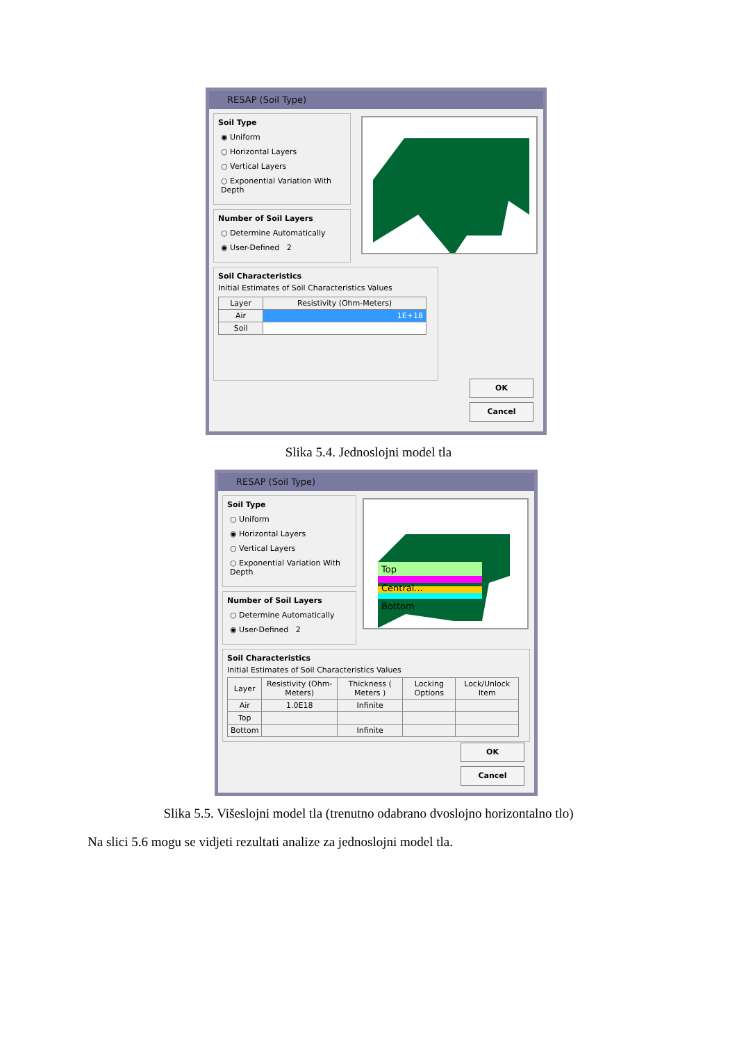RESAP (Soil Type)
Soil Type
◉ Uniform
○ Horizontal Layers
○ Vertical Layers
○ Exponential Variation With Depth
Number of Soil Layers
○ Determine Automatically
◉ User-Defined 2
Soil Characteristics
Initial Estimates of Soil Characteristics Values
| Layer | Resistivity (Ohm-Meters) |
| --- | --- |
| Air | 1E+18 |
| Soil | |
OK
Cancel
Slika 5.4. Jednoslojni model tla
RESAP (Soil Type)
Top
Central...
Bottom
Soil Type
○ Uniform
◉ Horizontal Layers
○ Vertical Layers
○ Exponential Variation With Depth
Number of Soil Layers
○ Determine Automatically
◉ User-Defined 2
Soil Characteristics
Initial Estimates of Soil Characteristics Values
| Layer | Resistivity (Ohm-Meters) | Thickness ( Meters ) | Locking Options | Lock/Unlock Item |
| --- | --- | --- | --- | --- |
| Air | 1.0E18 | Infinite | | |
| Top | | | | |
| Bottom | | Infinite | | |
OK
Cancel
Slika 5.5. Višeslojni model tla (trenutno odabrano dvoslojno horizontalno tlo)
Na slici 5.6 mogu se vidjeti rezultati analize za jednoslojni model tla.